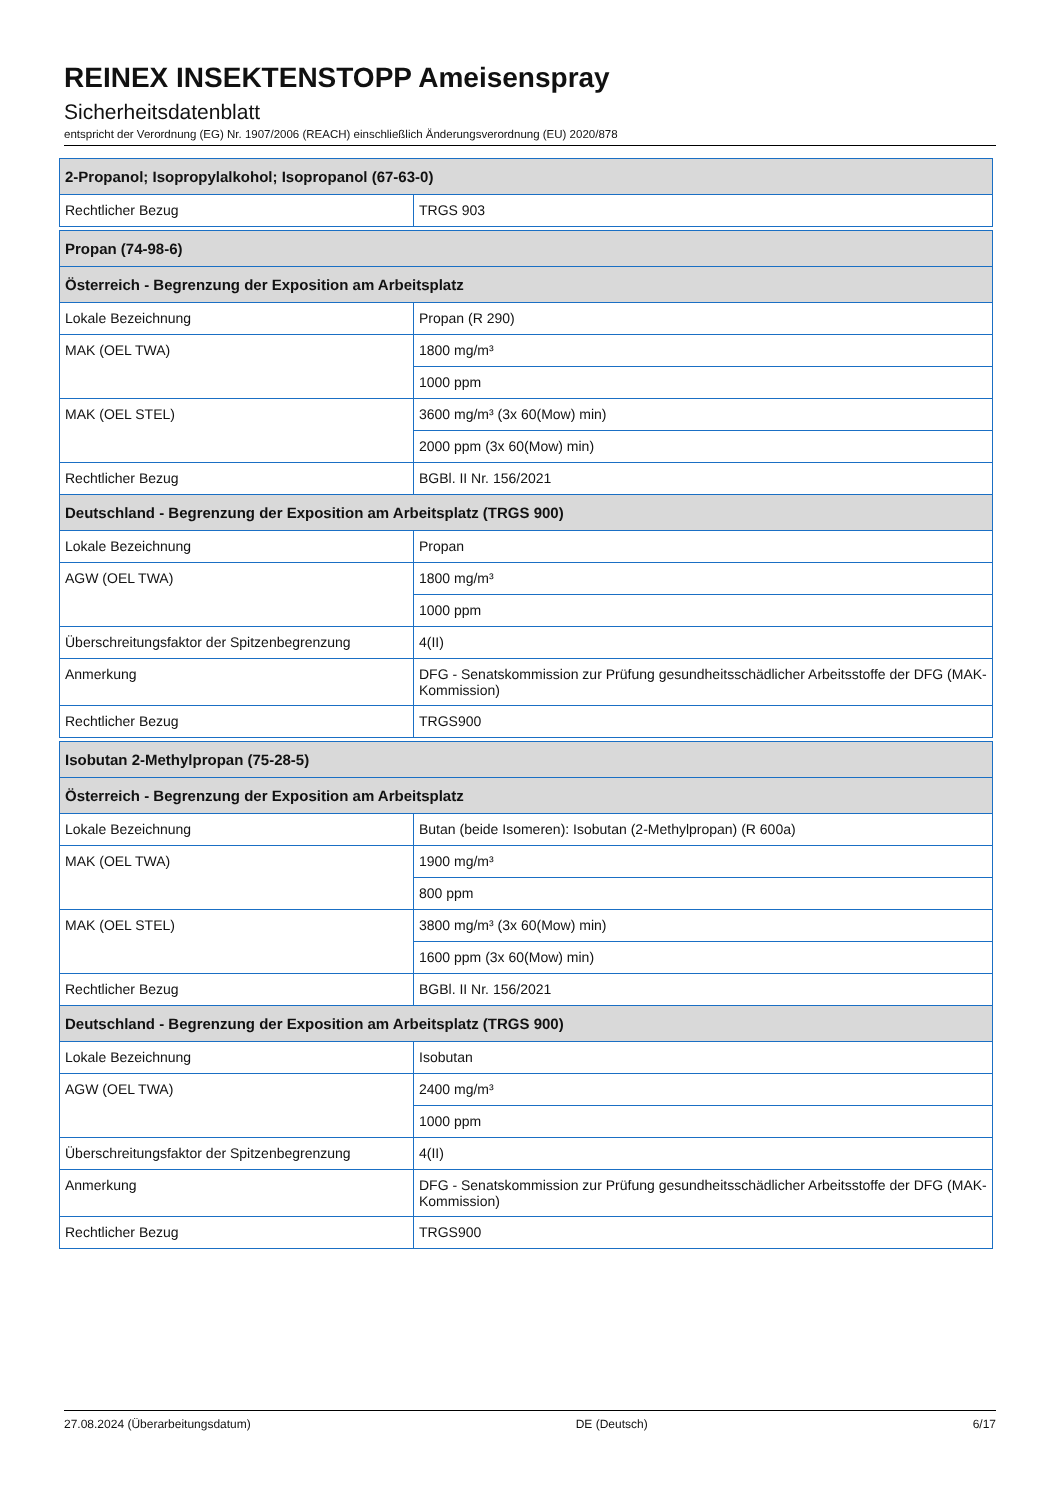REINEX INSEKTENSTOPP Ameisenspray
Sicherheitsdatenblatt
entspricht der Verordnung (EG) Nr. 1907/2006 (REACH) einschließlich Änderungsverordnung (EU) 2020/878
| 2-Propanol; Isopropylalkohol; Isopropanol (67-63-0) | |
| Rechtlicher Bezug | TRGS 903 |
| Propan (74-98-6) | |
| Österreich - Begrenzung der Exposition am Arbeitsplatz | |
| Lokale Bezeichnung | Propan (R 290) |
| MAK (OEL TWA) | 1800 mg/m³ |
| | 1000 ppm |
| MAK (OEL STEL) | 3600 mg/m³ (3x 60(Mow) min) |
| | 2000 ppm (3x 60(Mow) min) |
| Rechtlicher Bezug | BGBl. II Nr. 156/2021 |
| Deutschland - Begrenzung der Exposition am Arbeitsplatz (TRGS 900) | |
| Lokale Bezeichnung | Propan |
| AGW (OEL TWA) | 1800 mg/m³ |
| | 1000 ppm |
| Überschreitungsfaktor der Spitzenbegrenzung | 4(II) |
| Anmerkung | DFG - Senatskommission zur Prüfung gesundheitsschädlicher Arbeitsstoffe der DFG (MAK-Kommission) |
| Rechtlicher Bezug | TRGS900 |
| Isobutan 2-Methylpropan (75-28-5) | |
| Österreich - Begrenzung der Exposition am Arbeitsplatz | |
| Lokale Bezeichnung | Butan (beide Isomeren): Isobutan (2-Methylpropan) (R 600a) |
| MAK (OEL TWA) | 1900 mg/m³ |
| | 800 ppm |
| MAK (OEL STEL) | 3800 mg/m³ (3x 60(Mow) min) |
| | 1600 ppm (3x 60(Mow) min) |
| Rechtlicher Bezug | BGBl. II Nr. 156/2021 |
| Deutschland - Begrenzung der Exposition am Arbeitsplatz (TRGS 900) | |
| Lokale Bezeichnung | Isobutan |
| AGW (OEL TWA) | 2400 mg/m³ |
| | 1000 ppm |
| Überschreitungsfaktor der Spitzenbegrenzung | 4(II) |
| Anmerkung | DFG - Senatskommission zur Prüfung gesundheitsschädlicher Arbeitsstoffe der DFG (MAK-Kommission) |
| Rechtlicher Bezug | TRGS900 |
27.08.2024 (Überarbeitungsdatum) DE (Deutsch) 6/17